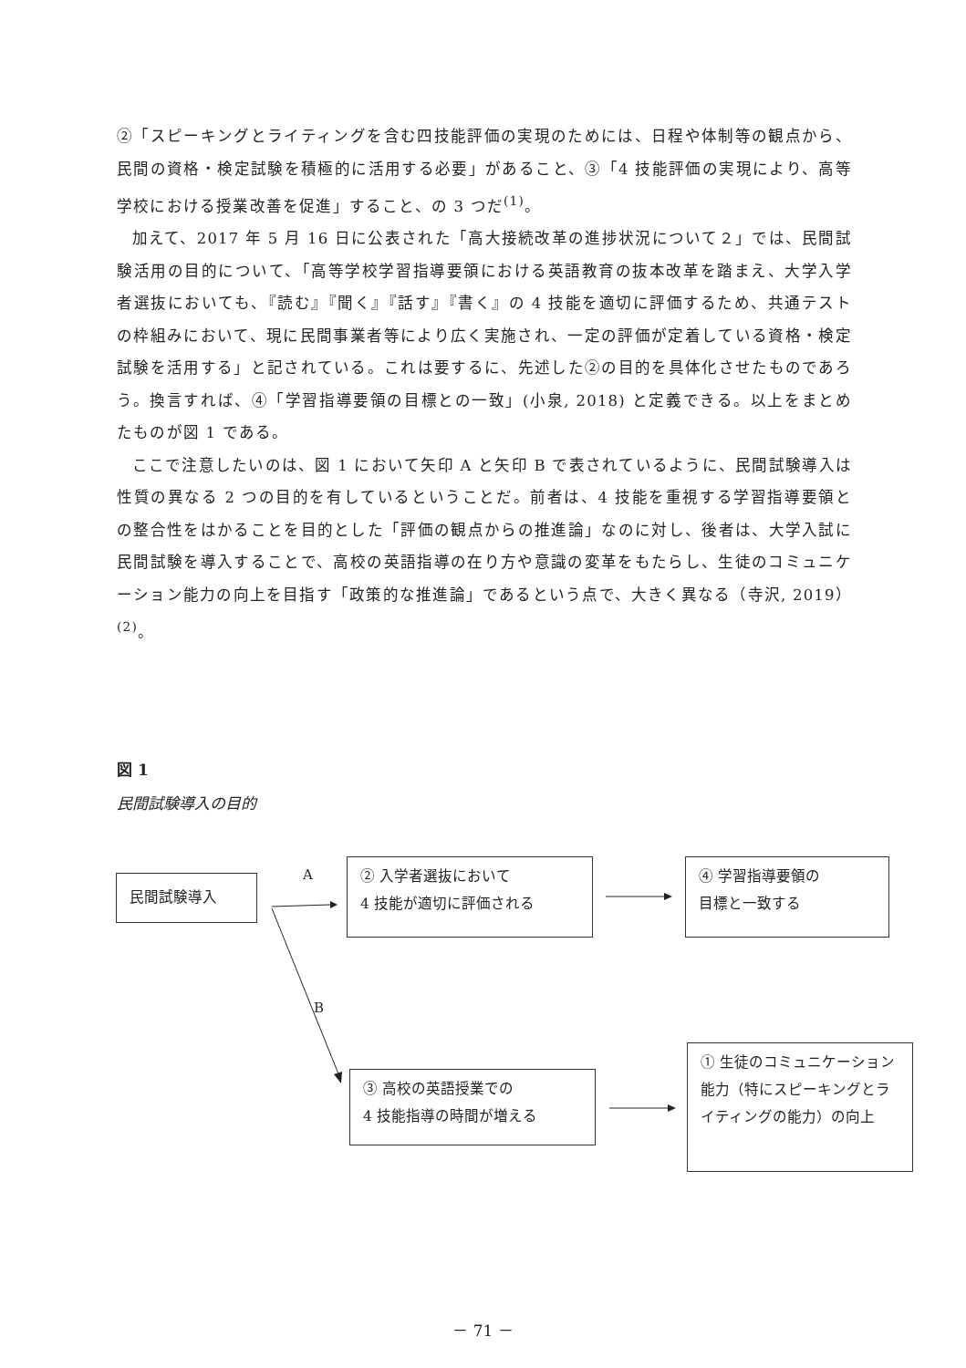②「スピーキングとライティングを含む四技能評価の実現のためには、日程や体制等の観点から、民間の資格・検定試験を積極的に活用する必要」があること、③「4 技能評価の実現により、高等学校における授業改善を促進」すること、の 3 つだ<sup>(1)</sup>。
加えて、2017 年 5 月 16 日に公表された「高大接続改革の進捗状況について２」では、民間試験活用の目的について、「高等学校学習指導要領における英語教育の抜本改革を踏まえ、大学入学者選抜においても、『読む』『聞く』『話す』『書く』の 4 技能を適切に評価するため、共通テストの枠組みにおいて、現に民間事業者等により広く実施され、一定の評価が定着している資格・検定試験を活用する」と記されている。これは要するに、先述した②の目的を具体化させたものであろう。換言すれば、④「学習指導要領の目標との一致」(小泉, 2018) と定義できる。以上をまとめたものが図 1 である。
ここで注意したいのは、図 1 において矢印 A と矢印 B で表されているように、民間試験導入は性質の異なる 2 つの目的を有しているということだ。前者は、4 技能を重視する学習指導要領との整合性をはかることを目的とした「評価の観点からの推進論」なのに対し、後者は、大学入試に民間試験を導入することで、高校の英語指導の在り方や意識の変革をもたらし、生徒のコミュニケーション能力の向上を目指す「政策的な推進論」であるという点で、大きく異なる（寺沢, 2019）<sup>(2)</sup>。
図 1
民間試験導入の目的
民間試験導入 A
B
② 入学者選抜において
4 技能が適切に評価される
④ 学習指導要領の
目標と一致する
③ 高校の英語授業での
4 技能指導の時間が増える
① 生徒のコミュニケーション能力（特にスピーキングとライティングの能力）の向上
－ 71 －